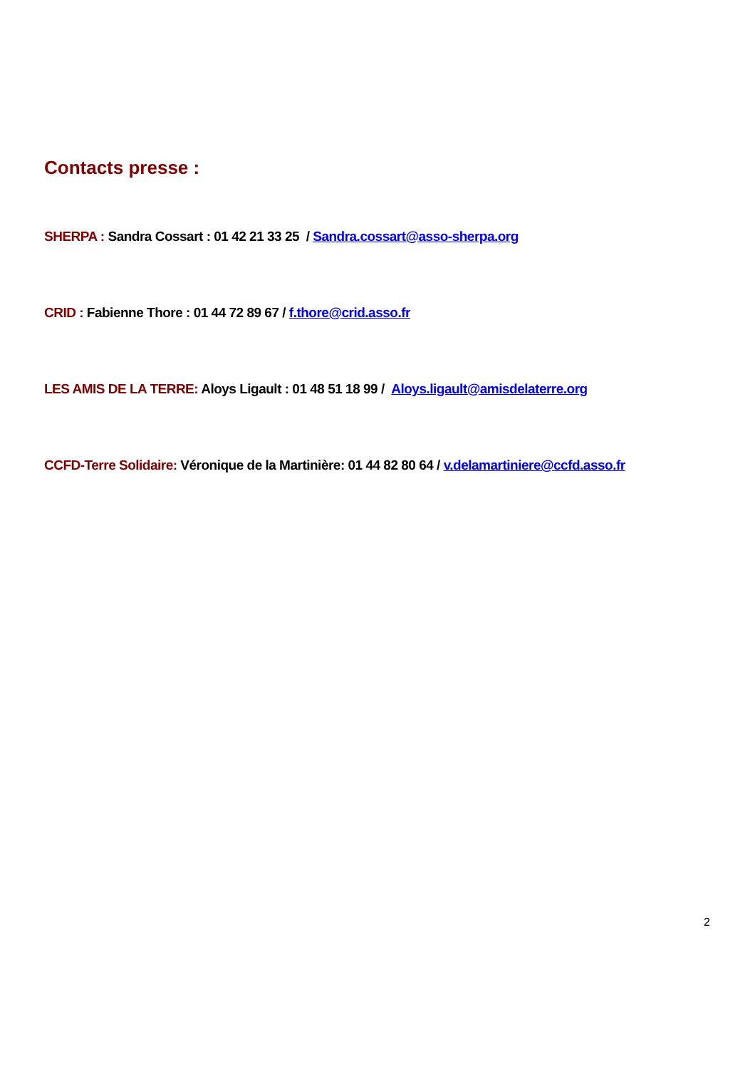Contacts presse :
SHERPA : Sandra Cossart : 01 42 21 33 25 / Sandra.cossart@asso-sherpa.org
CRID : Fabienne Thore : 01 44 72 89 67 / f.thore@crid.asso.fr
LES AMIS DE LA TERRE: Aloys Ligault : 01 48 51 18 99 / Aloys.ligault@amisdelaterre.org
CCFD-Terre Solidaire: Véronique de la Martinière: 01 44 82 80 64 / v.delamartiniere@ccfd.asso.fr
2